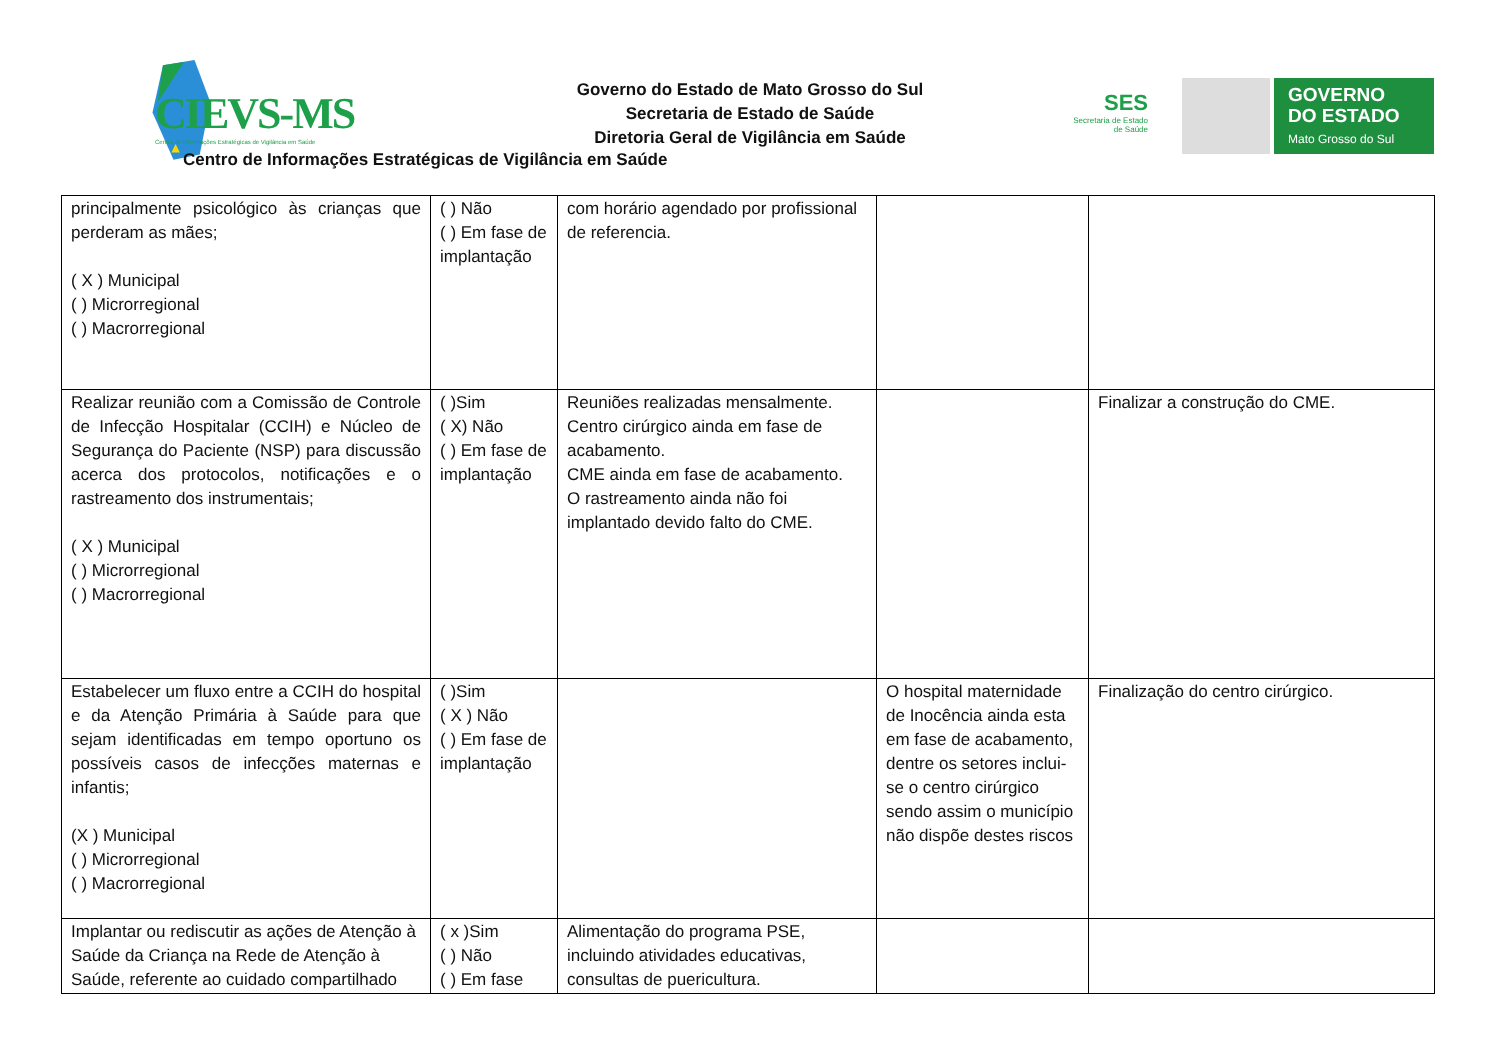CIEVS-MS
Centro de Informações Estratégicas de Vigilância em Saúde
Governo do Estado de Mato Grosso do Sul
Secretaria de Estado de Saúde
Diretoria Geral de Vigilância em Saúde
Centro de Informações Estratégicas de Vigilância em Saúde
SES
Secretaria de Estado
de Saúde
GOVERNO
DO ESTADO
Mato Grosso do Sul
| principalmente psicológico às crianças que perderam as mães; ( X ) Municipal ( ) Microrregional ( ) Macrorregional | ( ) Não ( ) Em fase de implantação | com horário agendado por profissional de referencia. | | |
| Realizar reunião com a Comissão de Controle de Infecção Hospitalar (CCIH) e Núcleo de Segurança do Paciente (NSP) para discussão acerca dos protocolos, notificações e o rastreamento dos instrumentais; ( X ) Municipal ( ) Microrregional ( ) Macrorregional | ( )Sim ( X) Não ( ) Em fase de implantação | Reuniões realizadas mensalmente. Centro cirúrgico ainda em fase de acabamento. CME ainda em fase de acabamento. O rastreamento ainda não foi implantado devido falto do CME. | | Finalizar a construção do CME. |
| Estabelecer um fluxo entre a CCIH do hospital e da Atenção Primária à Saúde para que sejam identificadas em tempo oportuno os possíveis casos de infecções maternas e infantis; (X ) Municipal ( ) Microrregional ( ) Macrorregional | ( )Sim ( X ) Não ( ) Em fase de implantação | | O hospital maternidade de Inocência ainda esta em fase de acabamento, dentre os setores inclui-se o centro cirúrgico sendo assim o município não dispõe destes riscos | Finalização do centro cirúrgico. |
| Implantar ou rediscutir as ações de Atenção à Saúde da Criança na Rede de Atenção à Saúde, referente ao cuidado compartilhado | ( x )Sim ( ) Não ( ) Em fase | Alimentação do programa PSE, incluindo atividades educativas, consultas de puericultura. | | |